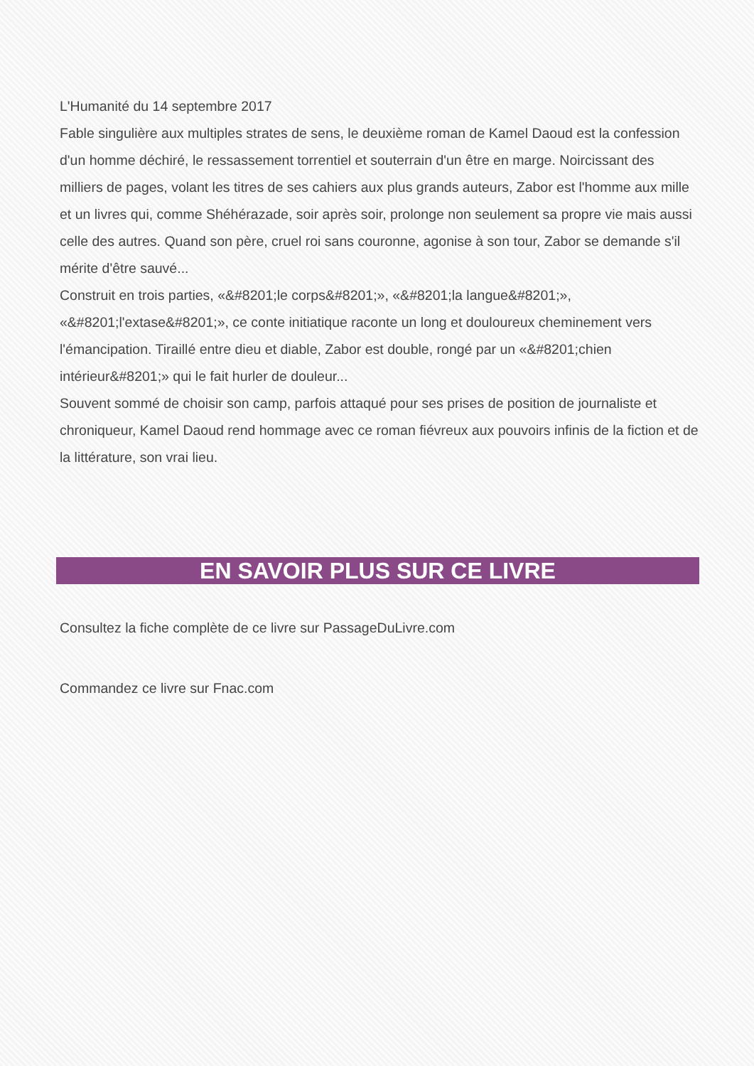L'Humanité du 14 septembre 2017
Fable singulière aux multiples strates de sens, le deuxième roman de Kamel Daoud est la confession d'un homme déchiré, le ressassement torrentiel et souterrain d'un être en marge. Noircissant des milliers de pages, volant les titres de ses cahiers aux plus grands auteurs, Zabor est l'homme aux mille et un livres qui, comme Shéhérazade, soir après soir, prolonge non seulement sa propre vie mais aussi celle des autres. Quand son père, cruel roi sans couronne, agonise à son tour, Zabor se demande s'il mérite d'être sauvé...
Construit en trois parties, «&#8201;le corps&#8201;», «&#8201;la langue&#8201;», «&#8201;l'extase&#8201;», ce conte initiatique raconte un long et douloureux cheminement vers l'émancipation. Tiraillé entre dieu et diable, Zabor est double, rongé par un «&#8201;chien intérieur&#8201;» qui le fait hurler de douleur...
Souvent sommé de choisir son camp, parfois attaqué pour ses prises de position de journaliste et chroniqueur, Kamel Daoud rend hommage avec ce roman fiévreux aux pouvoirs infinis de la fiction et de la littérature, son vrai lieu.
EN SAVOIR PLUS SUR CE LIVRE
Consultez la fiche complète de ce livre sur PassageDuLivre.com
Commandez ce livre sur Fnac.com